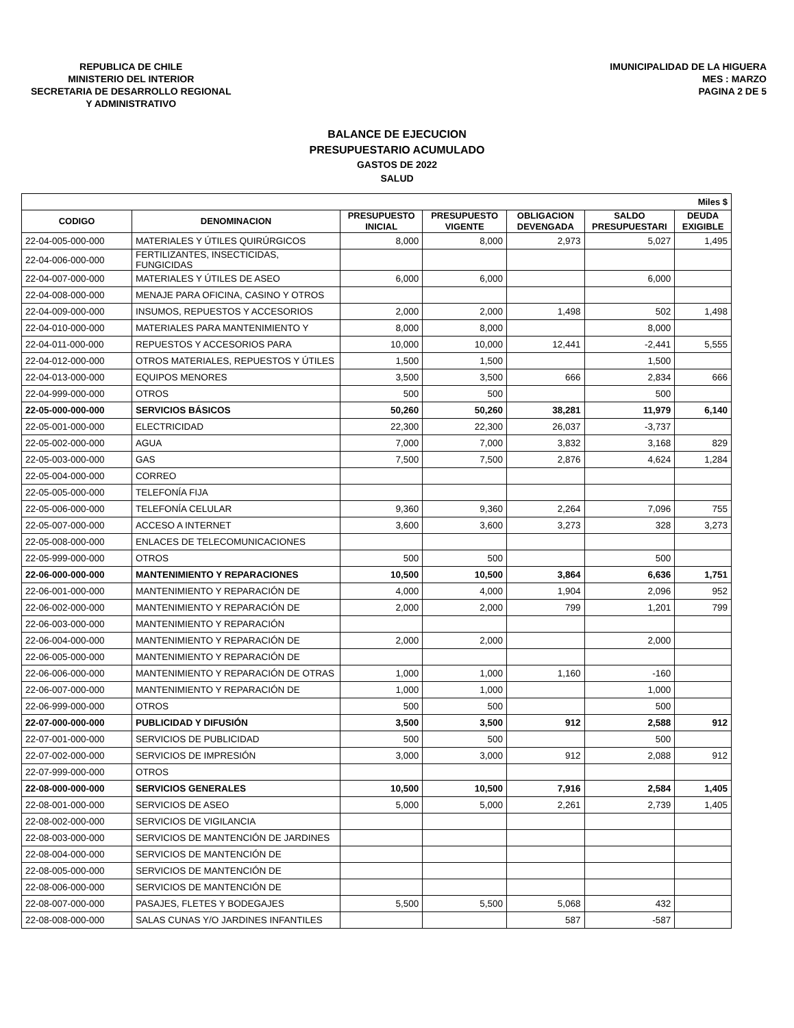REPUBLICA DE CHILE
MINISTERIO DEL INTERIOR
SECRETARIA DE DESARROLLO REGIONAL
Y ADMINISTRATIVO
IMUNICIPALIDAD DE LA HIGUERA
MES : MARZO
PAGINA 2 DE 5
BALANCE DE EJECUCION
PRESUPUESTARIO ACUMULADO
GASTOS DE 2022
SALUD
| Miles $ | | | | | | |
| --- | --- | --- | --- | --- | --- | --- |
| CODIGO | DENOMINACION | PRESUPUESTO INICIAL | PRESUPUESTO VIGENTE | OBLIGACION DEVENGADA | SALDO PRESUPUESTARI | DEUDA EXIGIBLE |
| 22-04-005-000-000 | MATERIALES Y ÚTILES QUIRÚRGICOS | 8,000 | 8,000 | 2,973 | 5,027 | 1,495 |
| 22-04-006-000-000 | FERTILIZANTES, INSECTICIDAS, FUNGICIDAS | | | | | |
| 22-04-007-000-000 | MATERIALES Y ÚTILES DE ASEO | 6,000 | 6,000 | | 6,000 | |
| 22-04-008-000-000 | MENAJE PARA OFICINA, CASINO Y OTROS | | | | | |
| 22-04-009-000-000 | INSUMOS, REPUESTOS Y ACCESORIOS | 2,000 | 2,000 | 1,498 | 502 | 1,498 |
| 22-04-010-000-000 | MATERIALES PARA MANTENIMIENTO Y | 8,000 | 8,000 | | 8,000 | |
| 22-04-011-000-000 | REPUESTOS Y ACCESORIOS PARA | 10,000 | 10,000 | 12,441 | -2,441 | 5,555 |
| 22-04-012-000-000 | OTROS MATERIALES, REPUESTOS Y ÚTILES | 1,500 | 1,500 | | 1,500 | |
| 22-04-013-000-000 | EQUIPOS MENORES | 3,500 | 3,500 | 666 | 2,834 | 666 |
| 22-04-999-000-000 | OTROS | 500 | 500 | | 500 | |
| 22-05-000-000-000 | SERVICIOS BÁSICOS | 50,260 | 50,260 | 38,281 | 11,979 | 6,140 |
| 22-05-001-000-000 | ELECTRICIDAD | 22,300 | 22,300 | 26,037 | -3,737 | |
| 22-05-002-000-000 | AGUA | 7,000 | 7,000 | 3,832 | 3,168 | 829 |
| 22-05-003-000-000 | GAS | 7,500 | 7,500 | 2,876 | 4,624 | 1,284 |
| 22-05-004-000-000 | CORREO | | | | | |
| 22-05-005-000-000 | TELEFONÍA FIJA | | | | | |
| 22-05-006-000-000 | TELEFONÍA CELULAR | 9,360 | 9,360 | 2,264 | 7,096 | 755 |
| 22-05-007-000-000 | ACCESO A INTERNET | 3,600 | 3,600 | 3,273 | 328 | 3,273 |
| 22-05-008-000-000 | ENLACES DE TELECOMUNICACIONES | | | | | |
| 22-05-999-000-000 | OTROS | 500 | 500 | | 500 | |
| 22-06-000-000-000 | MANTENIMIENTO Y REPARACIONES | 10,500 | 10,500 | 3,864 | 6,636 | 1,751 |
| 22-06-001-000-000 | MANTENIMIENTO Y REPARACIÓN DE | 4,000 | 4,000 | 1,904 | 2,096 | 952 |
| 22-06-002-000-000 | MANTENIMIENTO Y REPARACIÓN DE | 2,000 | 2,000 | 799 | 1,201 | 799 |
| 22-06-003-000-000 | MANTENIMIENTO Y REPARACIÓN | | | | | |
| 22-06-004-000-000 | MANTENIMIENTO Y REPARACIÓN DE | 2,000 | 2,000 | | 2,000 | |
| 22-06-005-000-000 | MANTENIMIENTO Y REPARACIÓN DE | | | | | |
| 22-06-006-000-000 | MANTENIMIENTO Y REPARACIÓN DE OTRAS | 1,000 | 1,000 | 1,160 | -160 | |
| 22-06-007-000-000 | MANTENIMIENTO Y REPARACIÓN DE | 1,000 | 1,000 | | 1,000 | |
| 22-06-999-000-000 | OTROS | 500 | 500 | | 500 | |
| 22-07-000-000-000 | PUBLICIDAD Y DIFUSIÓN | 3,500 | 3,500 | 912 | 2,588 | 912 |
| 22-07-001-000-000 | SERVICIOS DE PUBLICIDAD | 500 | 500 | | 500 | |
| 22-07-002-000-000 | SERVICIOS DE IMPRESIÓN | 3,000 | 3,000 | 912 | 2,088 | 912 |
| 22-07-999-000-000 | OTROS | | | | | |
| 22-08-000-000-000 | SERVICIOS GENERALES | 10,500 | 10,500 | 7,916 | 2,584 | 1,405 |
| 22-08-001-000-000 | SERVICIOS DE ASEO | 5,000 | 5,000 | 2,261 | 2,739 | 1,405 |
| 22-08-002-000-000 | SERVICIOS DE VIGILANCIA | | | | | |
| 22-08-003-000-000 | SERVICIOS DE MANTENCIÓN DE JARDINES | | | | | |
| 22-08-004-000-000 | SERVICIOS DE MANTENCIÓN DE | | | | | |
| 22-08-005-000-000 | SERVICIOS DE MANTENCIÓN DE | | | | | |
| 22-08-006-000-000 | SERVICIOS DE MANTENCIÓN DE | | | | | |
| 22-08-007-000-000 | PASAJES, FLETES Y BODEGAJES | 5,500 | 5,500 | 5,068 | 432 | |
| 22-08-008-000-000 | SALAS CUNAS Y/O JARDINES INFANTILES | | | 587 | -587 | |